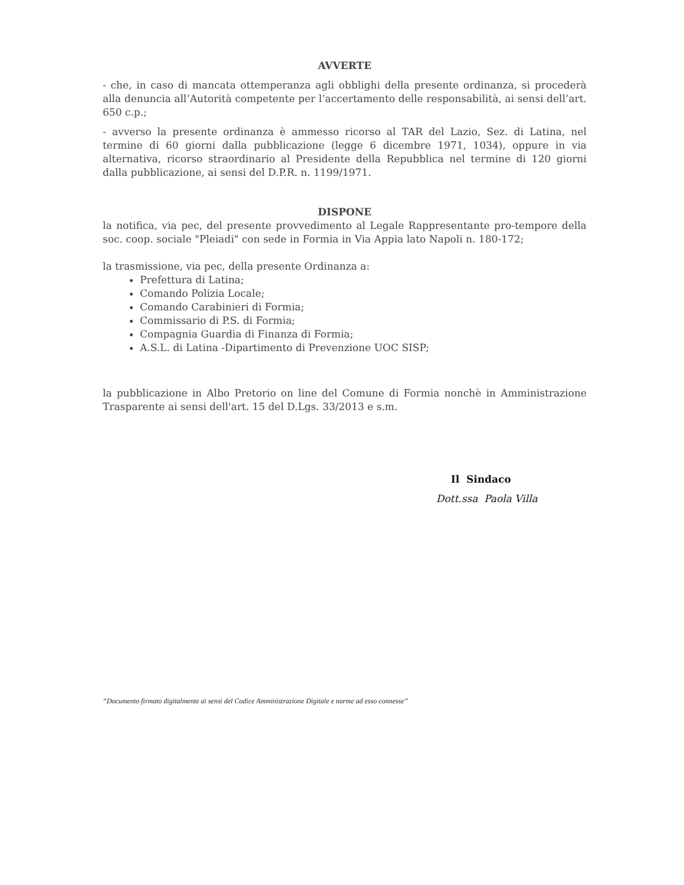AVVERTE
- che, in caso di mancata ottemperanza agli obblighi della presente ordinanza, si procederà alla denuncia all’Autorità competente per l’accertamento delle responsabilità, ai sensi dell’art. 650 c.p.;
- avverso la presente ordinanza è ammesso ricorso al TAR del Lazio, Sez. di Latina, nel termine di 60 giorni dalla pubblicazione (legge 6 dicembre 1971, 1034), oppure in via alternativa, ricorso straordinario al Presidente della Repubblica nel termine di 120 giorni dalla pubblicazione, ai sensi del D.P.R. n. 1199/1971.
DISPONE
la notifica, via pec, del presente provvedimento al Legale Rappresentante pro-tempore della soc. coop. sociale "Pleiadi" con sede in Formia in Via Appia lato Napoli n. 180-172;
la trasmissione, via pec, della presente Ordinanza a:
Prefettura di Latina;
Comando Polizia Locale;
Comando Carabinieri di Formia;
Commissario di P.S. di Formia;
Compagnia Guardia di Finanza di Formia;
A.S.L. di Latina -Dipartimento di Prevenzione UOC SISP;
la pubblicazione in Albo Pretorio on line del Comune di Formia nonchè in Amministrazione Trasparente ai sensi dell'art. 15 del D.Lgs. 33/2013 e s.m.
Il Sindaco
Dott.ssa Paola Villa
“Documento firmato digitalmente ai sensi del Codice Amministrazione Digitale e norme ad esso connesse”